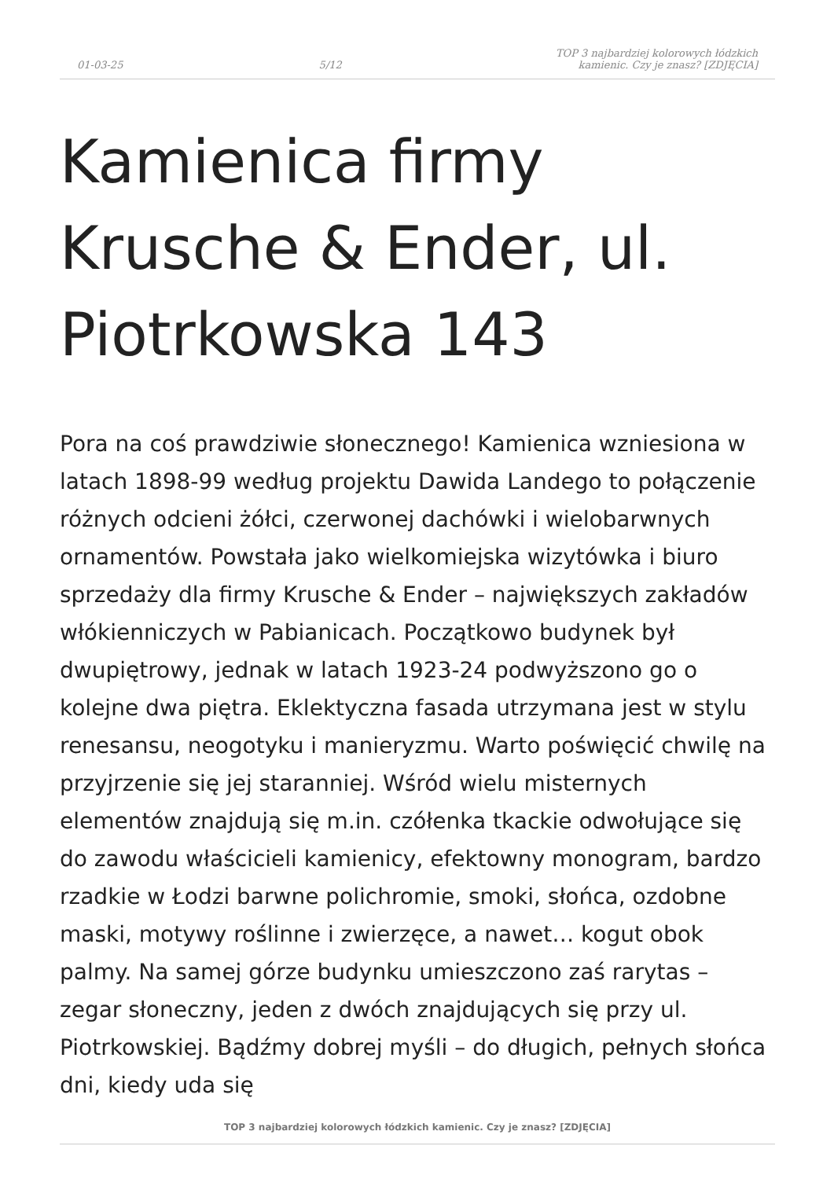01-03-25 5/12 TOP 3 najbardziej kolorowych łódzkich kamienic. Czy je znasz? [ZDJĘCIA]
Kamienica firmy Krusche & Ender, ul. Piotrkowska 143
Pora na coś prawdziwie słonecznego! Kamienica wzniesiona w latach 1898-99 według projektu Dawida Landego to połączenie różnych odcieni żółci, czerwonej dachówki i wielobarwnych ornamentów. Powstała jako wielkomiejska wizytówka i biuro sprzedaży dla firmy Krusche & Ender – największych zakładów włókienniczych w Pabianicach. Początkowo budynek był dwupiętrowy, jednak w latach 1923-24 podwyższono go o kolejne dwa piętra. Eklektyczna fasada utrzymana jest w stylu renesansu, neogotyku i manieryzmu. Warto poświęcić chwilę na przyjrzenie się jej staranniej. Wśród wielu misternych elementów znajdują się m.in. czółenka tkackie odwołujące się do zawodu właścicieli kamienicy, efektowny monogram, bardzo rzadkie w Łodzi barwne polichromie, smoki, słońca, ozdobne maski, motywy roślinne i zwierzęce, a nawet… kogut obok palmy. Na samej górze budynku umieszczono zaś rarytas – zegar słoneczny, jeden z dwóch znajdujących się przy ul. Piotrkowskiej. Bądźmy dobrej myśli – do długich, pełnych słońca dni, kiedy uda się
TOP 3 najbardziej kolorowych łódzkich kamienic. Czy je znasz? [ZDJĘCIA]